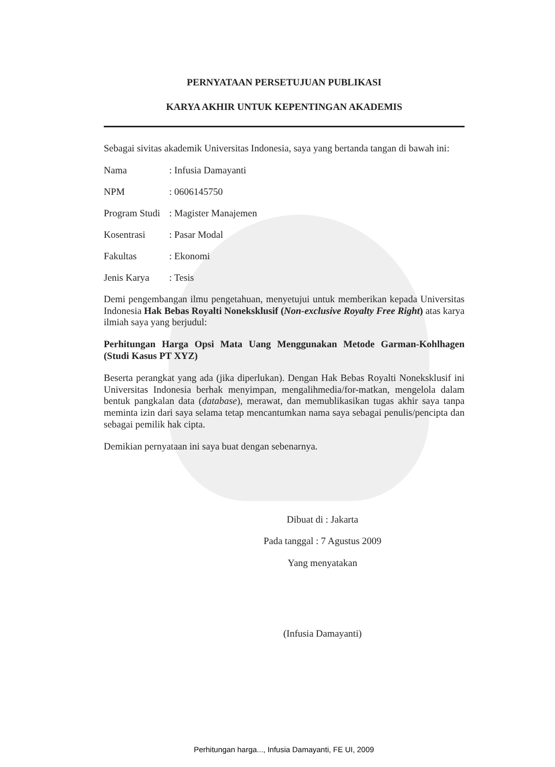PERNYATAAN PERSETUJUAN PUBLIKASI
KARYA AKHIR UNTUK KEPENTINGAN AKADEMIS
Sebagai sivitas akademik Universitas Indonesia, saya yang bertanda tangan di bawah ini:
Nama: Infusia Damayanti
NPM: 0606145750
Program Studi: Magister Manajemen
Kosentrasi: Pasar Modal
Fakultas: Ekonomi
Jenis Karya: Tesis
Demi pengembangan ilmu pengetahuan, menyetujui untuk memberikan kepada Universitas Indonesia Hak Bebas Royalti Noneksklusif (Non-exclusive Royalty Free Right) atas karya ilmiah saya yang berjudul:
Perhitungan Harga Opsi Mata Uang Menggunakan Metode Garman-Kohlhagen (Studi Kasus PT XYZ)
Beserta perangkat yang ada (jika diperlukan). Dengan Hak Bebas Royalti Noneksklusif ini Universitas Indonesia berhak menyimpan, mengalihmedia/for-matkan, mengelola dalam bentuk pangkalan data (database), merawat, dan memublikasikan tugas akhir saya tanpa meminta izin dari saya selama tetap mencantumkan nama saya sebagai penulis/pencipta dan sebagai pemilik hak cipta.
Demikian pernyataan ini saya buat dengan sebenarnya.
Dibuat di : Jakarta
Pada tanggal : 7 Agustus 2009
Yang menyatakan
(Infusia Damayanti)
Perhitungan harga..., Infusia Damayanti, FE UI, 2009